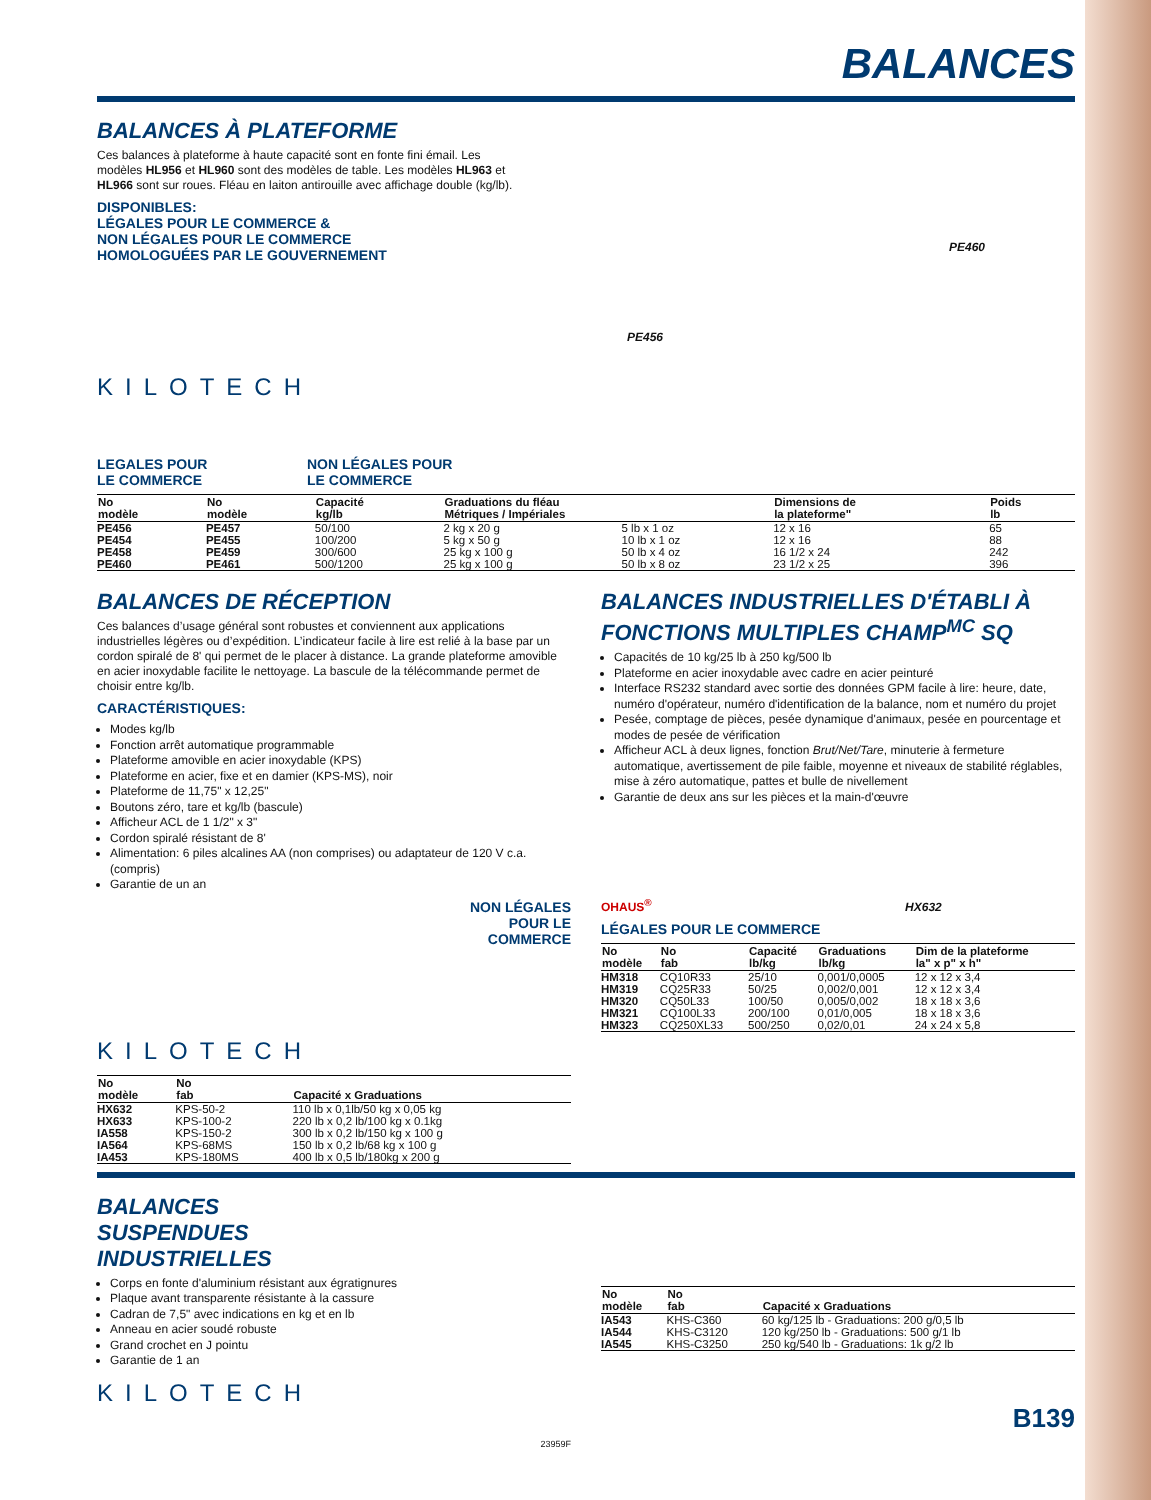BALANCES
BALANCES À PLATEFORME
Ces balances à plateforme à haute capacité sont en fonte fini émail. Les modèles HL956 et HL960 sont des modèles de table. Les modèles HL963 et HL966 sont sur roues. Fléau en laiton antirouille avec affichage double (kg/lb).
DISPONIBLES:
LÉGALES POUR LE COMMERCE &
NON LÉGALES POUR LE COMMERCE
HOMOLOGUÉES PAR LE GOUVERNEMENT
KILOTECH
PE456
PE460
LEGALES POUR
LE COMMERCE
NON LÉGALES POUR
LE COMMERCE
| No modèle | No modèle | Capacité kg/lb | Graduations du fléau Métriques / Impériales | | Dimensions de la plateforme" | Poids lb |
| --- | --- | --- | --- | --- | --- | --- |
| PE456 | PE457 | 50/100 | 2 kg x 20 g | 5 lb x 1 oz | 12 x 16 | 65 |
| PE454 | PE455 | 100/200 | 5 kg x 50 g | 10 lb x 1 oz | 12 x 16 | 88 |
| PE458 | PE459 | 300/600 | 25 kg x 100 g | 50 lb x 4 oz | 16 1/2 x 24 | 242 |
| PE460 | PE461 | 500/1200 | 25 kg x 100 g | 50 lb x 8 oz | 23 1/2 x 25 | 396 |
BALANCES DE RÉCEPTION
Ces balances d’usage général sont robustes et conviennent aux applications industrielles légères ou d’expédition. L’indicateur facile à lire est relié à la base par un cordon spiralé de 8' qui permet de le placer à distance. La grande plateforme amovible en acier inoxydable facilite le nettoyage. La bascule de la télécommande permet de choisir entre kg/lb.
CARACTÉRISTIQUES:
Modes kg/lb
Fonction arrêt automatique programmable
Plateforme amovible en acier inoxydable (KPS)
Plateforme en acier, fixe et en damier (KPS-MS), noir
Plateforme de 11,75" x 12,25"
Boutons zéro, tare et kg/lb (bascule)
Afficheur ACL de 1 1/2" x 3"
Cordon spiralé résistant de 8'
Alimentation: 6 piles alcalines AA (non comprises) ou adaptateur de 120 V c.a. (compris)
Garantie de un an
NON LÉGALES
POUR LE
COMMERCE
KILOTECH
| No modèle | No fab | Capacité x Graduations |
| --- | --- | --- |
| HX632 | KPS-50-2 | 110 lb x 0,1lb/50 kg x 0,05 kg |
| HX633 | KPS-100-2 | 220 lb x 0,2 lb/100 kg x 0.1kg |
| IA558 | KPS-150-2 | 300 lb x 0,2 lb/150 kg x 100 g |
| IA564 | KPS-68MS | 150 lb x 0,2 lb/68 kg x 100 g |
| IA453 | KPS-180MS | 400 lb x 0,5 lb/180kg x 200 g |
BALANCES INDUSTRIELLES D'ÉTABLI À FONCTIONS MULTIPLES CHAMP<sup>MC</sup> SQ
Capacités de 10 kg/25 lb à 250 kg/500 lb
Plateforme en acier inoxydable avec cadre en acier peinturé
Interface RS232 standard avec sortie des données GPM facile à lire: heure, date, numéro d'opérateur, numéro d'identification de la balance, nom et numéro du projet
Pesée, comptage de pièces, pesée dynamique d'animaux, pesée en pourcentage et modes de pesée de vérification
Afficheur ACL à deux lignes, fonction Brut/Net/Tare, minuterie à fermeture automatique, avertissement de pile faible, moyenne et niveaux de stabilité réglables, mise à zéro automatique, pattes et bulle de nivellement
Garantie de deux ans sur les pièces et la main-d'œuvre
OHAUS<sup>®</sup> HX632
LÉGALES POUR LE COMMERCE
| No modèle | No fab | Capacité lb/kg | Graduations lb/kg | Dim de la plateforme la" x p" x h" |
| --- | --- | --- | --- | --- |
| HM318 | CQ10R33 | 25/10 | 0,001/0,0005 | 12 x 12 x 3,4 |
| HM319 | CQ25R33 | 50/25 | 0,002/0,001 | 12 x 12 x 3,4 |
| HM320 | CQ50L33 | 100/50 | 0,005/0,002 | 18 x 18 x 3,6 |
| HM321 | CQ100L33 | 200/100 | 0,01/0,005 | 18 x 18 x 3,6 |
| HM323 | CQ250XL33 | 500/250 | 0,02/0,01 | 24 x 24 x 5,8 |
BALANCES
SUSPENDUES
INDUSTRIELLES
Corps en fonte d'aluminium résistant aux égratignures
Plaque avant transparente résistante à la cassure
Cadran de 7,5" avec indications en kg et en lb
Anneau en acier soudé robuste
Grand crochet en J pointu
Garantie de 1 an
KILOTECH
23959F
| No modèle | No fab | Capacité x Graduations |
| --- | --- | --- |
| IA543 | KHS-C360 | 60 kg/125 lb - Graduations: 200 g/0,5 lb |
| IA544 | KHS-C3120 | 120 kg/250 lb - Graduations: 500 g/1 lb |
| IA545 | KHS-C3250 | 250 kg/540 lb - Graduations: 1k g/2 lb |
B139